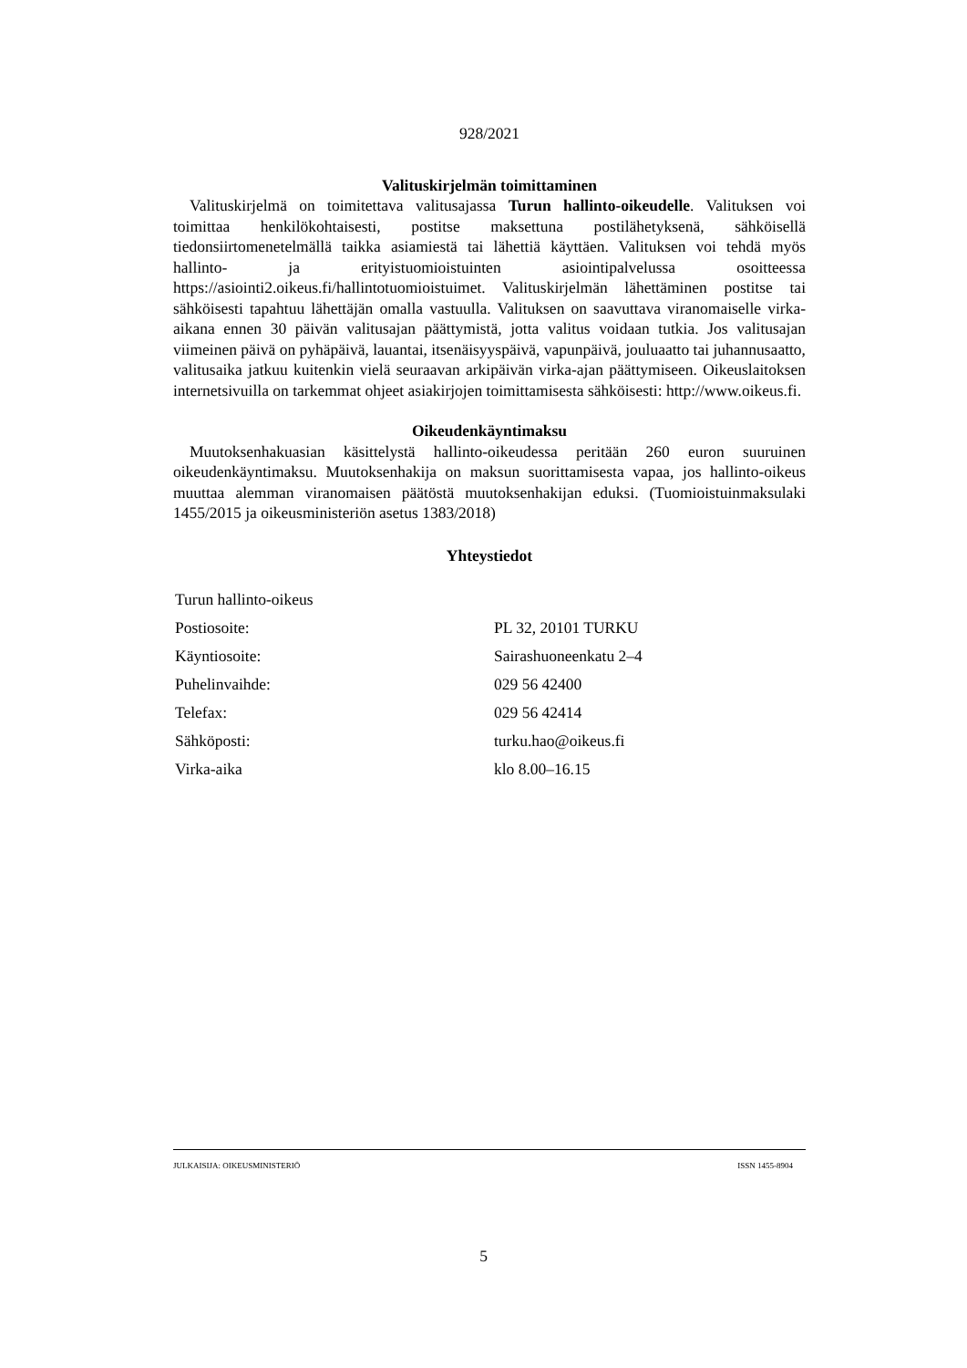928/2021
Valituskirjelmän toimittaminen
Valituskirjelmä on toimitettava valitusajassa Turun hallinto-oikeudelle. Valituksen voi toimittaa henkilökohtaisesti, postitse maksettuna postilähetyksenä, sähköisellä tiedonsiirtomenetelmällä taikka asiamiestä tai lähettiä käyttäen. Valituksen voi tehdä myös hallinto- ja erityistuomioistuinten asiointipalvelussa osoitteessa https://asiointi2.oikeus.fi/hallintotuomioistuimet. Valituskirjelmän lähettäminen postitse tai sähköisesti tapahtuu lähettäjän omalla vastuulla. Valituksen on saavuttava viranomaiselle virka-aikana ennen 30 päivän valitusajan päättymistä, jotta valitus voidaan tutkia. Jos valitusajan viimeinen päivä on pyhäpäivä, lauantai, itsenäisyyspäivä, vapunpäivä, jouluaatto tai juhannusaatto, valitusaika jatkuu kuitenkin vielä seuraavan arkipäivän virka-ajan päättymiseen. Oikeuslaitoksen internetsivuilla on tarkemmat ohjeet asiakirjojen toimittamisesta sähköisesti: http://www.oikeus.fi.
Oikeudenkäyntimaksu
Muutoksenhakuasian käsittelystä hallinto-oikeudessa peritään 260 euron suuruinen oikeudenkäyntimaksu. Muutoksenhakija on maksun suorittamisesta vapaa, jos hallinto-oikeus muuttaa alemman viranomaisen päätöstä muutoksenhakijan eduksi. (Tuomioistuinmaksulaki 1455/2015 ja oikeusministeriön asetus 1383/2018)
Yhteystiedot
| Turun hallinto-oikeus | |
| Postiosoite: | PL 32, 20101 TURKU |
| Käyntiosoite: | Sairashuoneenkatu 2–4 |
| Puhelinvaihde: | 029 56 42400 |
| Telefax: | 029 56 42414 |
| Sähköposti: | turku.hao@oikeus.fi |
| Virka-aika | klo 8.00–16.15 |
JULKAISIJA: OIKEUSMINISTERIÖ ISSN 1455-8904
5